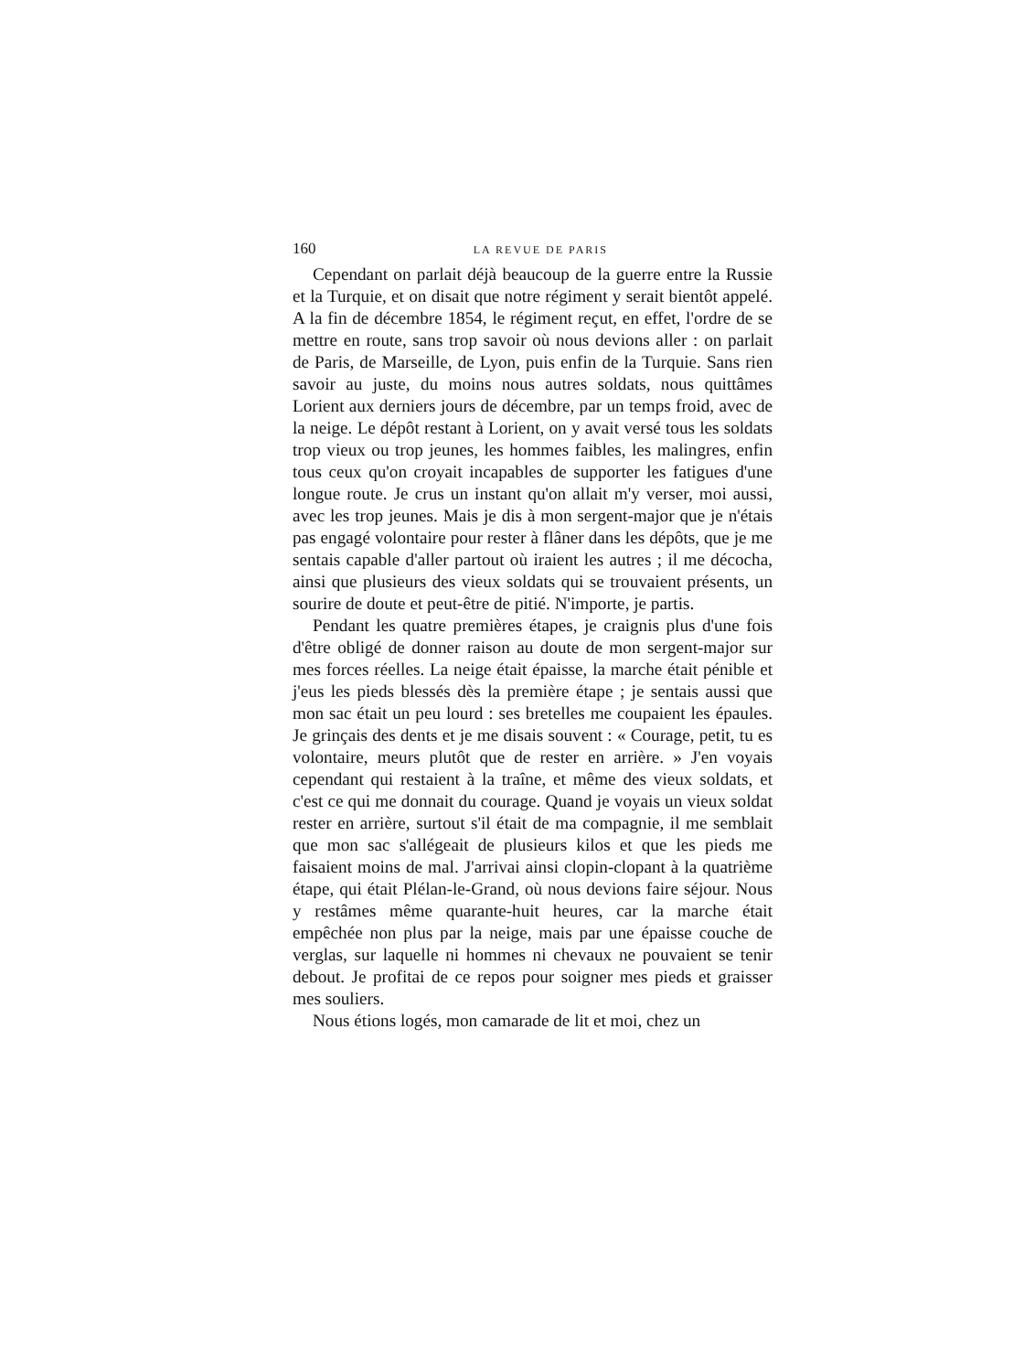160 LA REVUE DE PARIS
Cependant on parlait déjà beaucoup de la guerre entre la Russie et la Turquie, et on disait que notre régiment y serait bientôt appelé. A la fin de décembre 1854, le régiment reçut, en effet, l'ordre de se mettre en route, sans trop savoir où nous devions aller : on parlait de Paris, de Marseille, de Lyon, puis enfin de la Turquie. Sans rien savoir au juste, du moins nous autres soldats, nous quittâmes Lorient aux derniers jours de décembre, par un temps froid, avec de la neige. Le dépôt restant à Lorient, on y avait versé tous les soldats trop vieux ou trop jeunes, les hommes faibles, les malingres, enfin tous ceux qu'on croyait incapables de supporter les fatigues d'une longue route. Je crus un instant qu'on allait m'y verser, moi aussi, avec les trop jeunes. Mais je dis à mon sergent-major que je n'étais pas engagé volontaire pour rester à flâner dans les dépôts, que je me sentais capable d'aller partout où iraient les autres ; il me décocha, ainsi que plusieurs des vieux soldats qui se trouvaient présents, un sourire de doute et peut-être de pitié. N'importe, je partis.
Pendant les quatre premières étapes, je craignis plus d'une fois d'être obligé de donner raison au doute de mon sergent-major sur mes forces réelles. La neige était épaisse, la marche était pénible et j'eus les pieds blessés dès la première étape ; je sentais aussi que mon sac était un peu lourd : ses bretelles me coupaient les épaules. Je grinçais des dents et je me disais souvent : « Courage, petit, tu es volontaire, meurs plutôt que de rester en arrière. » J'en voyais cependant qui restaient à la traîne, et même des vieux soldats, et c'est ce qui me donnait du courage. Quand je voyais un vieux soldat rester en arrière, surtout s'il était de ma compagnie, il me semblait que mon sac s'allégeait de plusieurs kilos et que les pieds me faisaient moins de mal. J'arrivai ainsi clopin-clopant à la quatrième étape, qui était Plélan-le-Grand, où nous devions faire séjour. Nous y restâmes même quarante-huit heures, car la marche était empêchée non plus par la neige, mais par une épaisse couche de verglas, sur laquelle ni hommes ni chevaux ne pouvaient se tenir debout. Je profitai de ce repos pour soigner mes pieds et graisser mes souliers.
Nous étions logés, mon camarade de lit et moi, chez un